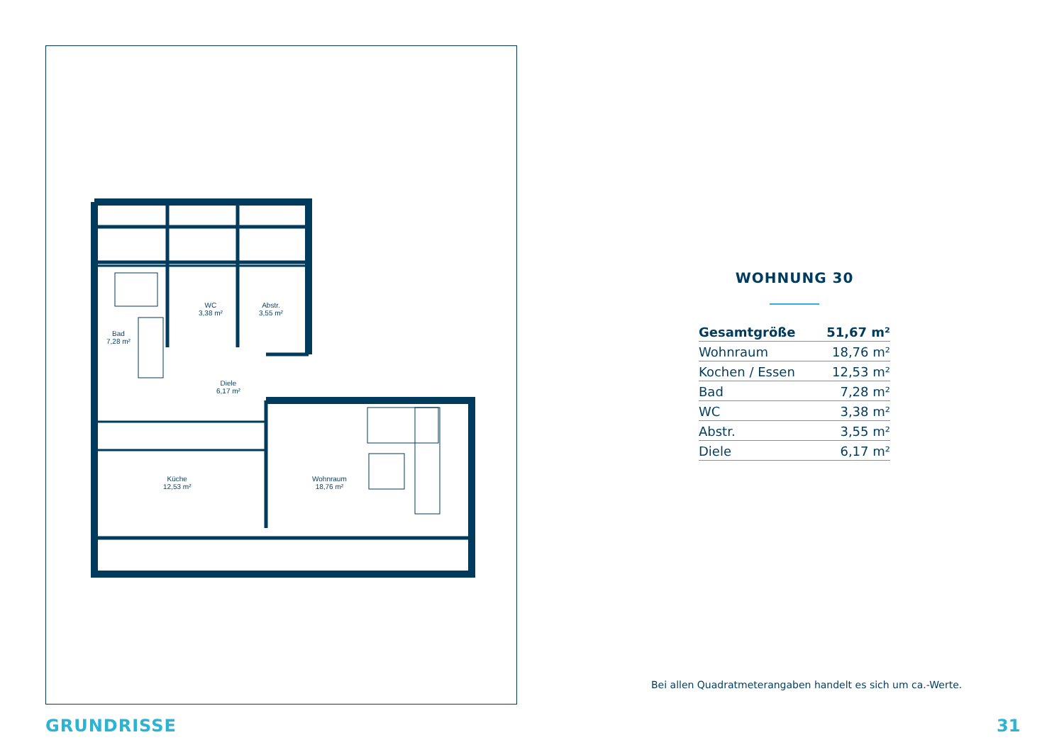WC
3,38 m²
Abstr.
3,55 m²
Bad
7,28 m²
Diele
6,17 m²
Küche
12,53 m²
Wohnraum
18,76 m²
WOHNUNG 30
| Gesamtgröße | 51,67 m² |
| Wohnraum | 18,76 m² |
| Kochen / Essen | 12,53 m² |
| Bad | 7,28 m² |
| WC | 3,38 m² |
| Abstr. | 3,55 m² |
| Diele | 6,17 m² |
Bei allen Quadratmeterangaben handelt es sich um ca.-Werte.
GRUNDRISSE 31